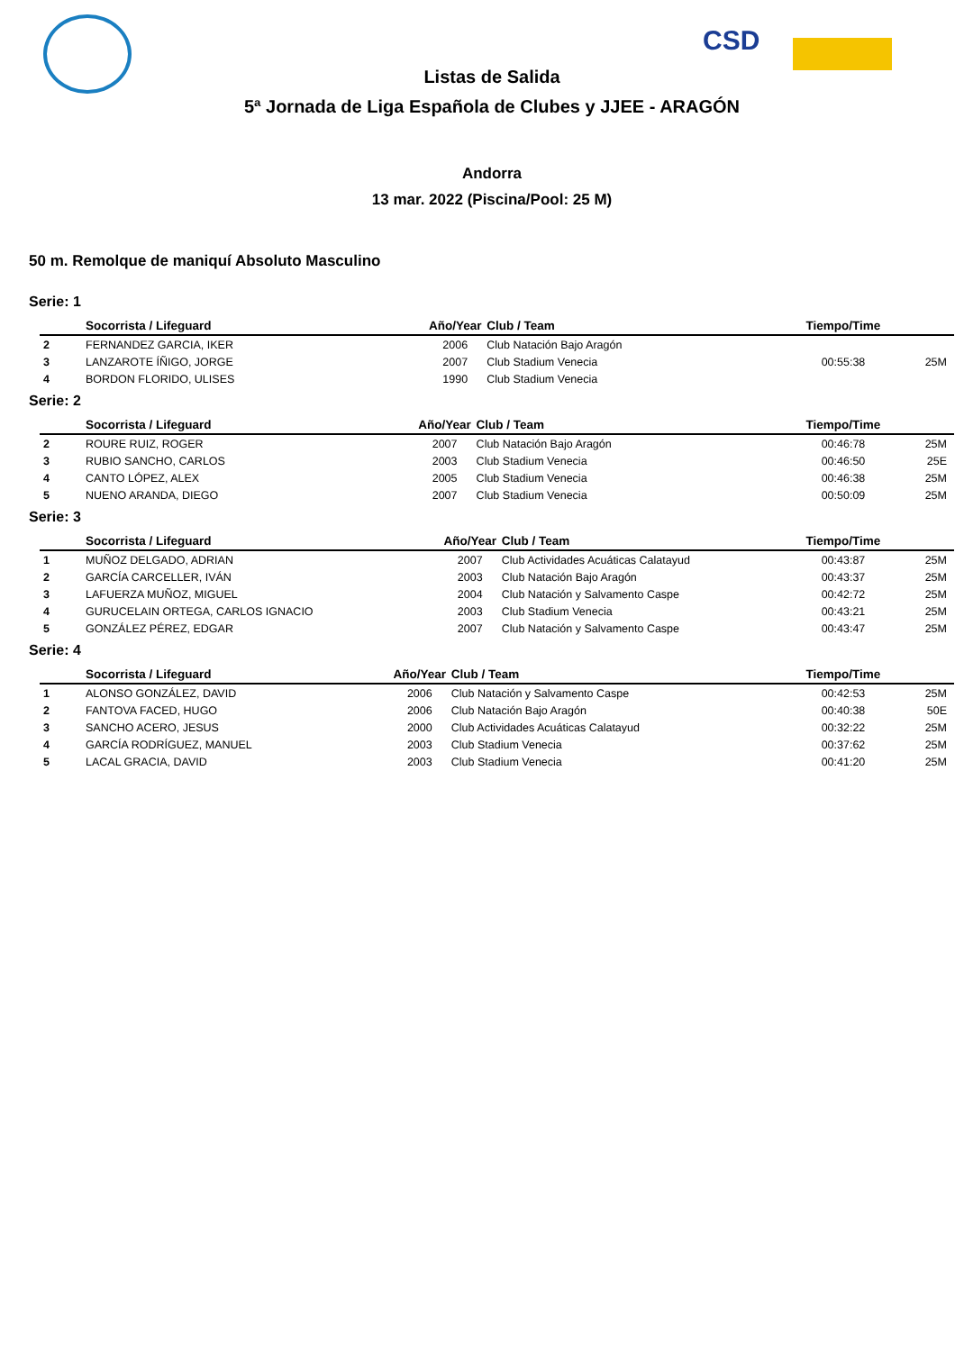CSD
Listas de Salida
5ª Jornada de Liga Española de Clubes y JJEE - ARAGÓN
Andorra
13 mar. 2022 (Piscina/Pool: 25 M)
50 m. Remolque de maniquí Absoluto Masculino
Serie: 1
| | Socorrista / Lifeguard | Año/Year | Club / Team | Tiempo/Time | |
| --- | --- | --- | --- | --- | --- |
| 2 | FERNANDEZ GARCIA, IKER | 2006 | Club Natación Bajo Aragón | | |
| 3 | LANZAROTE ÍÑIGO, JORGE | 2007 | Club Stadium Venecia | 00:55:38 | 25M |
| 4 | BORDON FLORIDO, ULISES | 1990 | Club Stadium Venecia | | |
Serie: 2
| | Socorrista / Lifeguard | Año/Year | Club / Team | Tiempo/Time | |
| --- | --- | --- | --- | --- | --- |
| 2 | ROURE RUIZ, ROGER | 2007 | Club Natación Bajo Aragón | 00:46:78 | 25M |
| 3 | RUBIO SANCHO, CARLOS | 2003 | Club Stadium Venecia | 00:46:50 | 25E |
| 4 | CANTO LÓPEZ, ALEX | 2005 | Club Stadium Venecia | 00:46:38 | 25M |
| 5 | NUENO ARANDA, DIEGO | 2007 | Club Stadium Venecia | 00:50:09 | 25M |
Serie: 3
| | Socorrista / Lifeguard | Año/Year | Club / Team | Tiempo/Time | |
| --- | --- | --- | --- | --- | --- |
| 1 | MUÑOZ DELGADO, ADRIAN | 2007 | Club Actividades Acuáticas Calatayud | 00:43:87 | 25M |
| 2 | GARCÍA CARCELLER, IVÁN | 2003 | Club Natación Bajo Aragón | 00:43:37 | 25M |
| 3 | LAFUERZA MUÑOZ, MIGUEL | 2004 | Club Natación y Salvamento Caspe | 00:42:72 | 25M |
| 4 | GURUCELAIN ORTEGA, CARLOS IGNACIO | 2003 | Club Stadium Venecia | 00:43:21 | 25M |
| 5 | GONZÁLEZ PÉREZ, EDGAR | 2007 | Club Natación y Salvamento Caspe | 00:43:47 | 25M |
Serie: 4
| | Socorrista / Lifeguard | Año/Year | Club / Team | Tiempo/Time | |
| --- | --- | --- | --- | --- | --- |
| 1 | ALONSO GONZÁLEZ, DAVID | 2006 | Club Natación y Salvamento Caspe | 00:42:53 | 25M |
| 2 | FANTOVA FACED, HUGO | 2006 | Club Natación Bajo Aragón | 00:40:38 | 50E |
| 3 | SANCHO ACERO, JESUS | 2000 | Club Actividades Acuáticas Calatayud | 00:32:22 | 25M |
| 4 | GARCÍA RODRÍGUEZ, MANUEL | 2003 | Club Stadium Venecia | 00:37:62 | 25M |
| 5 | LACAL GRACIA, DAVID | 2003 | Club Stadium Venecia | 00:41:20 | 25M |